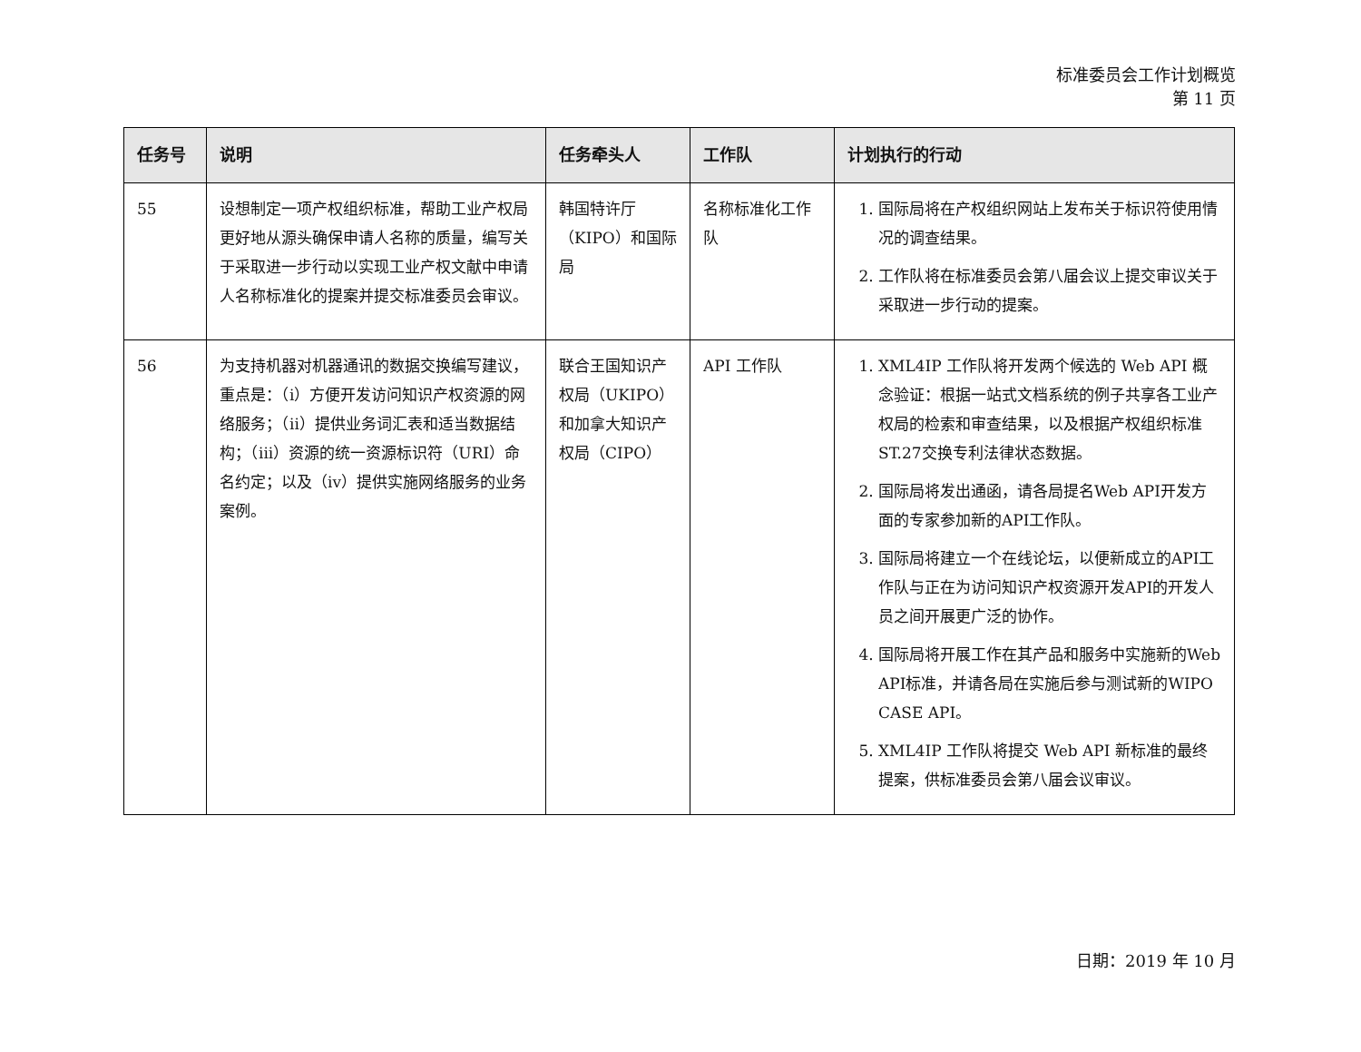标准委员会工作计划概览
第 11 页
| 任务号 | 说明 | 任务牵头人 | 工作队 | 计划执行的行动 |
| --- | --- | --- | --- | --- |
| 55 | 设想制定一项产权组织标准，帮助工业产权局更好地从源头确保申请人名称的质量，编写关于采取进一步行动以实现工业产权文献中申请人名称标准化的提案并提交标准委员会审议。 | 韩国特许厅（KIPO）和国际局 | 名称标准化工作队 | 1. 国际局将在产权组织网站上发布关于标识符使用情况的调查结果。 2. 工作队将在标准委员会第八届会议上提交审议关于采取进一步行动的提案。 |
| 56 | 为支持机器对机器通讯的数据交换编写建议，重点是：（i）方便开发访问知识产权资源的网络服务；（ii）提供业务词汇表和适当数据结构；（iii）资源的统一资源标识符（URI）命名约定；以及（iv）提供实施网络服务的业务案例。 | 联合王国知识产权局（UKIPO）和加拿大知识产权局（CIPO） | API 工作队 | 1. XML4IP 工作队将开发两个候选的 Web API 概念验证：根据一站式文档系统的例子共享各工业产权局的检索和审查结果，以及根据产权组织标准ST.27交换专利法律状态数据。 2. 国际局将发出通函，请各局提名Web API开发方面的专家参加新的API工作队。 3. 国际局将建立一个在线论坛，以便新成立的API工作队与正在为访问知识产权资源开发API的开发人员之间开展更广泛的协作。 4. 国际局将开展工作在其产品和服务中实施新的Web API标准，并请各局在实施后参与测试新的WIPO CASE API。 5. XML4IP 工作队将提交 Web API 新标准的最终提案，供标准委员会第八届会议审议。 |
日期：2019 年 10 月